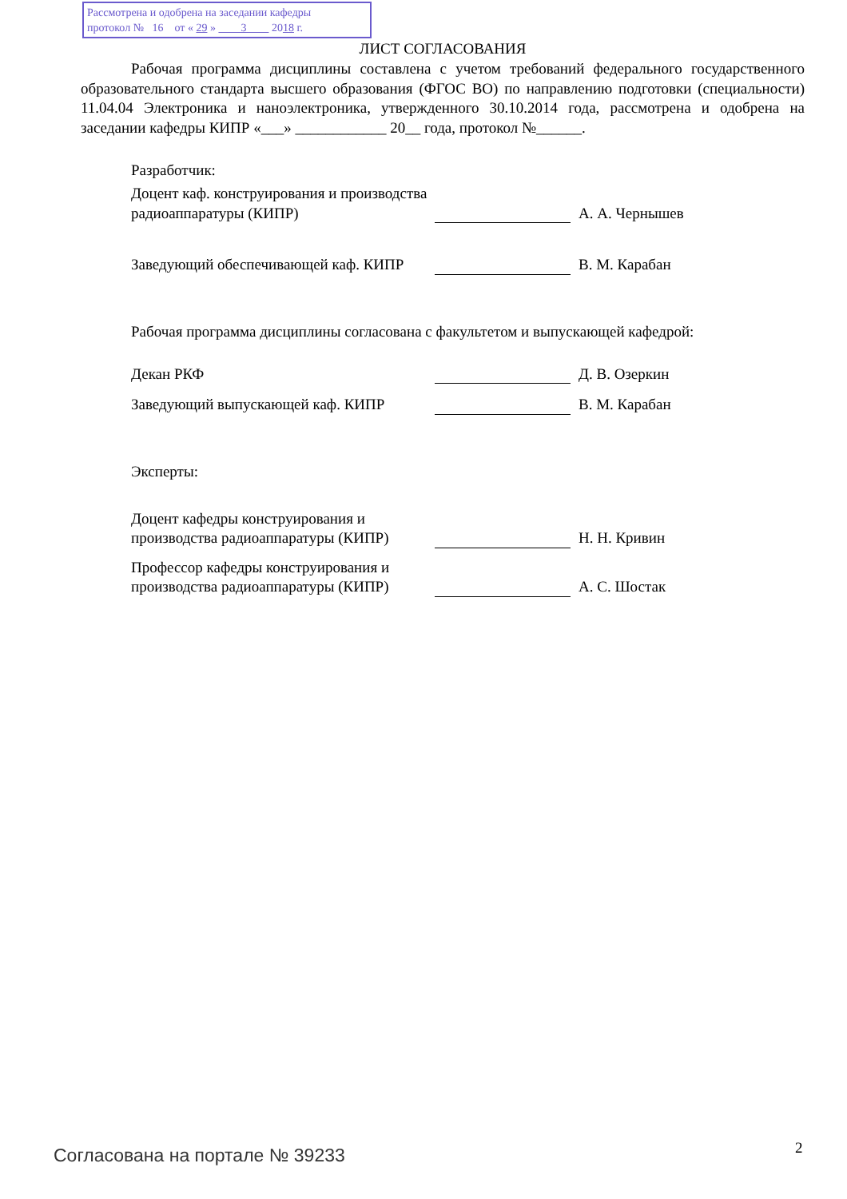Рассмотрена и одобрена на заседании кафедры
протокол № 16 от « 29 » 3 2018 г.
ЛИСТ СОГЛАСОВАНИЯ
Рабочая программа дисциплины составлена с учетом требований федерального государственного образовательного стандарта высшего образования (ФГОС ВО) по направлению подготовки (специальности) 11.04.04 Электроника и наноэлектроника, утвержденного 30.10.2014 года, рассмотрена и одобрена на заседании кафедры КИПР «___» ____________ 20__ года, протокол №______.
Разработчик:
Доцент каф. конструирования и производства радиоаппаратуры (КИПР)
А. А. Чернышев
Заведующий обеспечивающей каф. КИПР
В. М. Карабан
Рабочая программа дисциплины согласована с факультетом и выпускающей кафедрой:
Декан РКФ
Д. В. Озеркин
Заведующий выпускающей каф. КИПР
В. М. Карабан
Эксперты:
Доцент кафедры конструирования и производства радиоаппаратуры (КИПР)
Н. Н. Кривин
Профессор кафедры конструирования и производства радиоаппаратуры (КИПР)
А. С. Шостак
Согласована на портале № 39233 2